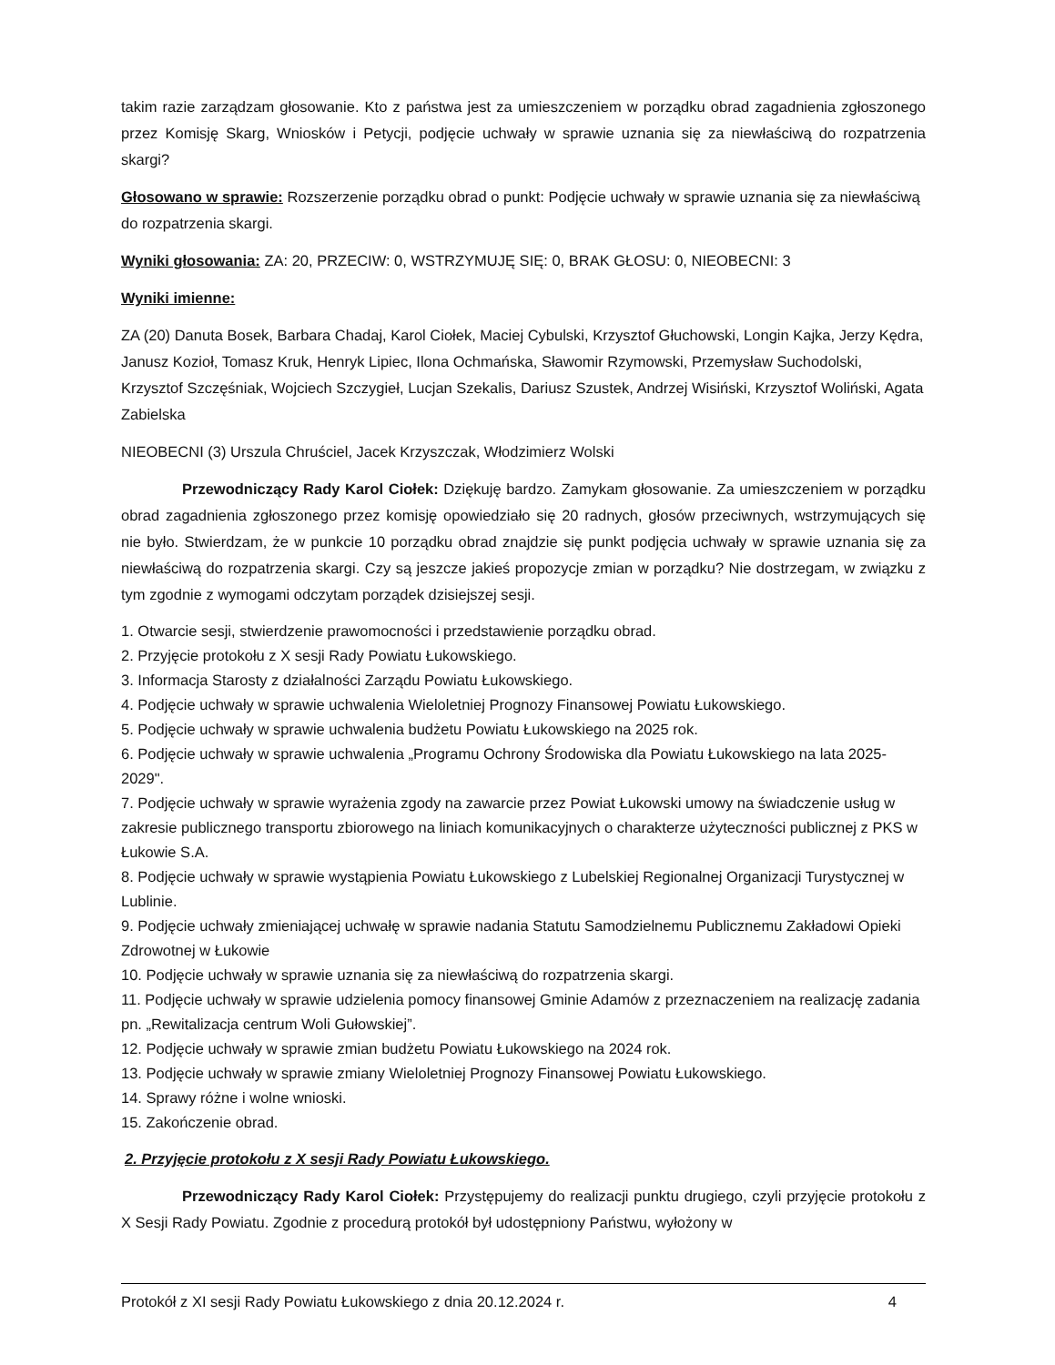takim razie zarządzam głosowanie. Kto z państwa jest za umieszczeniem w porządku obrad zagadnienia zgłoszonego przez Komisję Skarg, Wniosków i Petycji, podjęcie uchwały w sprawie uznania się za niewłaściwą do rozpatrzenia skargi?
Głosowano w sprawie: Rozszerzenie porządku obrad o punkt: Podjęcie uchwały w sprawie uznania się za niewłaściwą do rozpatrzenia skargi.
Wyniki głosowania: ZA: 20, PRZECIW: 0, WSTRZYMUJĘ SIĘ: 0, BRAK GŁOSU: 0, NIEOBECNI: 3
Wyniki imienne:
ZA (20) Danuta Bosek, Barbara Chadaj, Karol Ciołek, Maciej Cybulski, Krzysztof Głuchowski, Longin Kajka, Jerzy Kędra, Janusz Kozioł, Tomasz Kruk, Henryk Lipiec, Ilona Ochmańska, Sławomir Rzymowski, Przemysław Suchodolski, Krzysztof Szczęśniak, Wojciech Szczygieł, Lucjan Szekalis, Dariusz Szustek, Andrzej Wisiński, Krzysztof Woliński, Agata Zabielska
NIEOBECNI (3) Urszula Chruściel, Jacek Krzyszczak, Włodzimierz Wolski
Przewodniczący Rady Karol Ciołek: Dziękuję bardzo. Zamykam głosowanie. Za umieszczeniem w porządku obrad zagadnienia zgłoszonego przez komisję opowiedziało się 20 radnych, głosów przeciwnych, wstrzymujących się nie było. Stwierdzam, że w punkcie 10 porządku obrad znajdzie się punkt podjęcia uchwały w sprawie uznania się za niewłaściwą do rozpatrzenia skargi. Czy są jeszcze jakieś propozycje zmian w porządku? Nie dostrzegam, w związku z tym zgodnie z wymogami odczytam porządek dzisiejszej sesji.
1. Otwarcie sesji, stwierdzenie prawomocności i przedstawienie porządku obrad.
2. Przyjęcie protokołu z X sesji Rady Powiatu Łukowskiego.
3. Informacja Starosty z działalności Zarządu Powiatu Łukowskiego.
4. Podjęcie uchwały w sprawie uchwalenia Wieloletniej Prognozy Finansowej Powiatu Łukowskiego.
5. Podjęcie uchwały w sprawie uchwalenia budżetu Powiatu Łukowskiego na 2025 rok.
6. Podjęcie uchwały w sprawie uchwalenia „Programu Ochrony Środowiska dla Powiatu Łukowskiego na lata 2025-2029".
7. Podjęcie uchwały w sprawie wyrażenia zgody na zawarcie przez Powiat Łukowski umowy na świadczenie usług w zakresie publicznego transportu zbiorowego na liniach komunikacyjnych o charakterze użyteczności publicznej z PKS w Łukowie S.A.
8. Podjęcie uchwały w sprawie wystąpienia Powiatu Łukowskiego z Lubelskiej Regionalnej Organizacji Turystycznej w Lublinie.
9. Podjęcie uchwały zmieniającej uchwałę w sprawie nadania Statutu Samodzielnemu Publicznemu Zakładowi Opieki Zdrowotnej w Łukowie
10. Podjęcie uchwały w sprawie uznania się za niewłaściwą do rozpatrzenia skargi.
11. Podjęcie uchwały w sprawie udzielenia pomocy finansowej Gminie Adamów z przeznaczeniem na realizację zadania pn. „Rewitalizacja centrum Woli Gułowskiej”.
12. Podjęcie uchwały w sprawie zmian budżetu Powiatu Łukowskiego na 2024 rok.
13. Podjęcie uchwały w sprawie zmiany Wieloletniej Prognozy Finansowej Powiatu Łukowskiego.
14. Sprawy różne i wolne wnioski.
15. Zakończenie obrad.
2. Przyjęcie protokołu z X sesji Rady Powiatu Łukowskiego.
Przewodniczący Rady Karol Ciołek: Przystępujemy do realizacji punktu drugiego, czyli przyjęcie protokołu z X Sesji Rady Powiatu. Zgodnie z procedurą protokół był udostępniony Państwu, wyłożony w
Protokół z XI sesji Rady Powiatu Łukowskiego z dnia 20.12.2024 r. 4